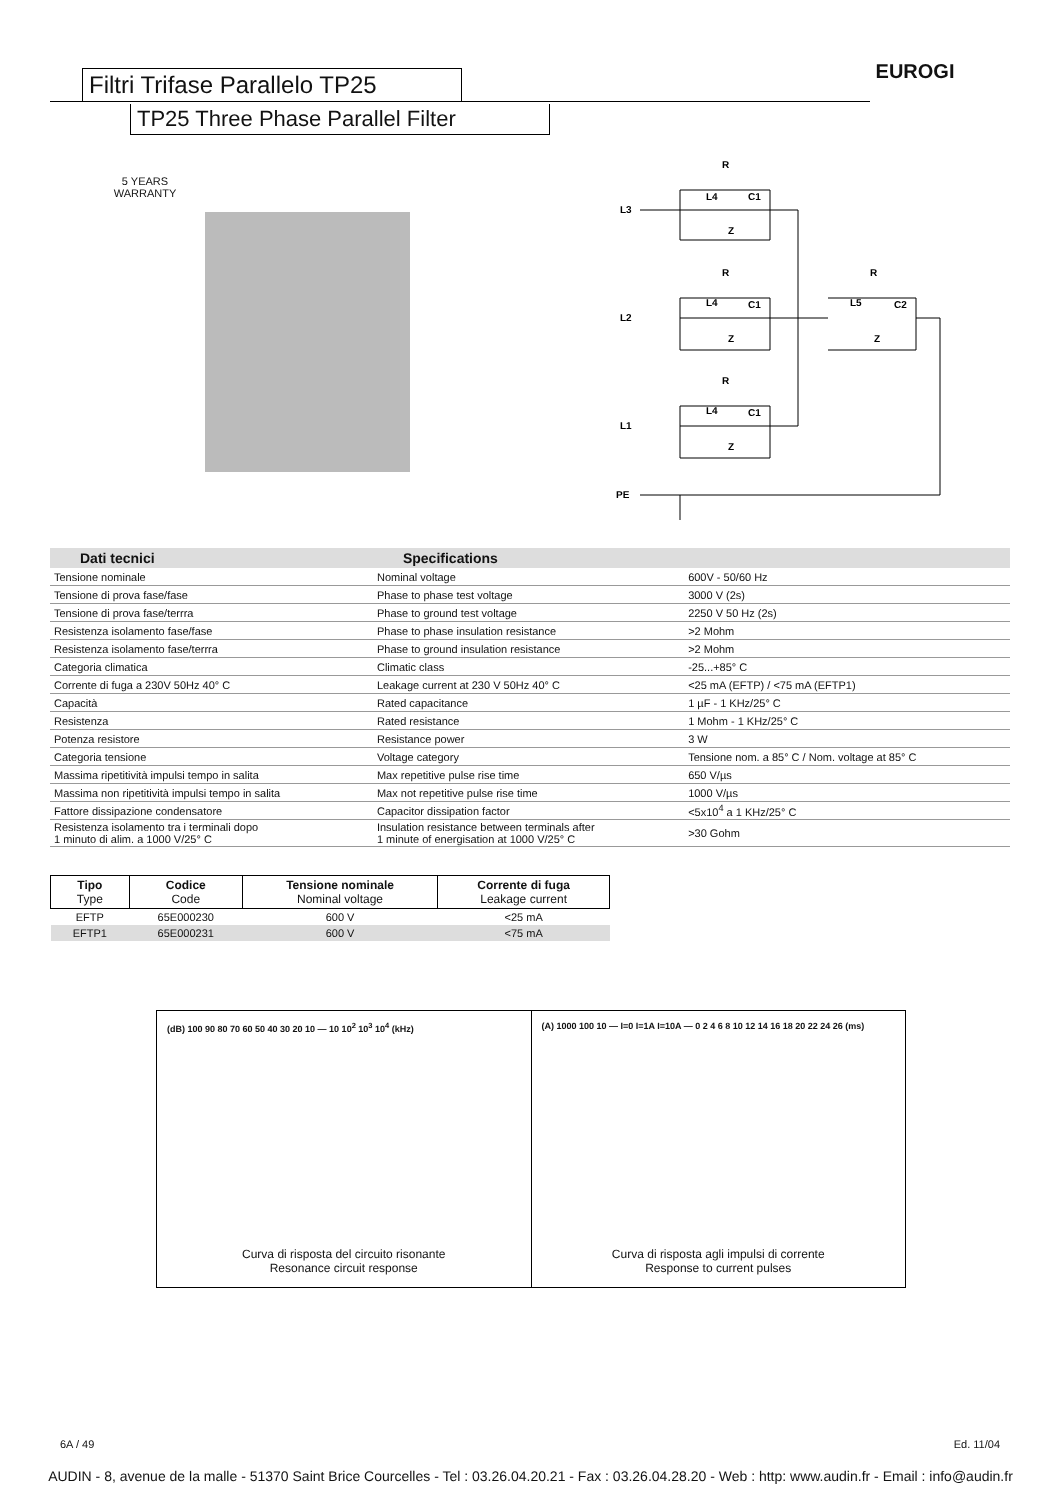Filtri Trifase Parallelo TP25
TP25 Three Phase Parallel Filter
EUROGI
5 YEARS WARRANTY
L3
L2
L1
PE
R
L4
C1
Z
R
L4
C1
Z
R
L4
C1
Z
R
L5
C2
Z
| Dati tecnici | Specifications | |
| --- | --- | --- |
| Tensione nominale | Nominal voltage | 600V - 50/60 Hz |
| Tensione di prova fase/fase | Phase to phase test voltage | 3000 V (2s) |
| Tensione di prova fase/terrra | Phase to ground test voltage | 2250 V 50 Hz (2s) |
| Resistenza isolamento fase/fase | Phase to phase insulation resistance | >2 Mohm |
| Resistenza isolamento fase/terrra | Phase to ground insulation resistance | >2 Mohm |
| Categoria climatica | Climatic class | -25...+85° C |
| Corrente di fuga a 230V 50Hz 40° C | Leakage current at 230 V 50Hz 40° C | <25 mA (EFTP) / <75 mA (EFTP1) |
| Capacità | Rated capacitance | 1 µF - 1 KHz/25° C |
| Resistenza | Rated resistance | 1 Mohm - 1 KHz/25° C |
| Potenza resistore | Resistance power | 3 W |
| Categoria tensione | Voltage category | Tensione nom. a 85° C / Nom. voltage at 85° C |
| Massima ripetitività impulsi tempo in salita | Max repetitive pulse rise time | 650 V/µs |
| Massima non ripetitività impulsi tempo in salita | Max not repetitive pulse rise time | 1000 V/µs |
| Fattore dissipazione condensatore | Capacitor dissipation factor | <5x10<sup>4</sup> a 1 KHz/25° C |
| Resistenza isolamento tra i terminali dopo 1 minuto di alim. a 1000 V/25° C | Insulation resistance between terminals after 1 minute of energisation at 1000 V/25° C | >30 Gohm |
| Tipo Type | Codice Code | Tensione nominale Nominal voltage | Corrente di fuga Leakage current |
| --- | --- | --- | --- |
| EFTP | 65E000230 | 600 V | <25 mA |
| EFTP1 | 65E000231 | 600 V | <75 mA |
(dB) 100 90 80 70 60 50 40 30 20 10 — 10 10<sup>2</sup> 10<sup>3</sup> 10<sup>4</sup> (kHz)
Curva di risposta del circuito risonante
Resonance circuit response
(A) 1000 100 10 — I=0 I=1A I=10A — 0 2 4 6 8 10 12 14 16 18 20 22 24 26 (ms)
Curva di risposta agli impulsi di corrente
Response to current pulses
6A / 49 Ed. 11/04
AUDIN - 8, avenue de la malle - 51370 Saint Brice Courcelles - Tel : 03.26.04.20.21 - Fax : 03.26.04.28.20 - Web : http: www.audin.fr - Email : info@audin.fr